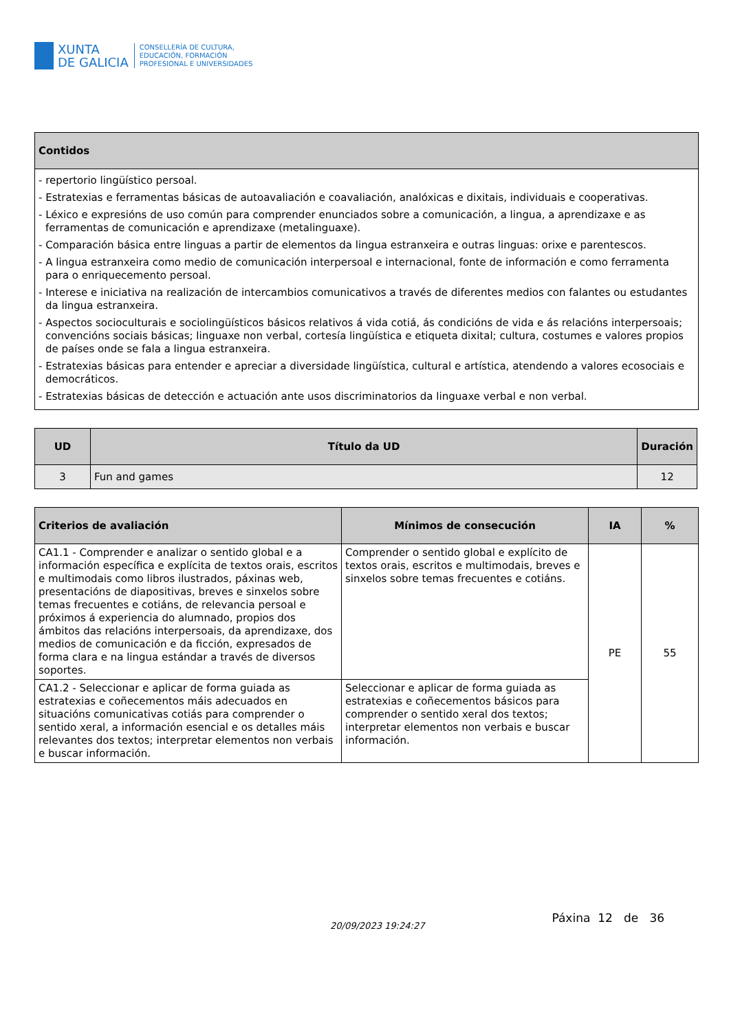XUNTA
DE GALICIA
CONSELLERÍA DE CULTURA,
EDUCACIÓN, FORMACIÓN
PROFESIONAL E UNIVERSIDADES
| Contidos |
| --- |
| - repertorio lingüístico persoal. - Estratexias e ferramentas básicas de autoavaliación e coavaliación, analóxicas e dixitais, individuais e cooperativas. - Léxico e expresións de uso común para comprender enunciados sobre a comunicación, a lingua, a aprendizaxe e as ferramentas de comunicación e aprendizaxe (metalinguaxe). - Comparación básica entre linguas a partir de elementos da lingua estranxeira e outras linguas: orixe e parentescos. - A lingua estranxeira como medio de comunicación interpersoal e internacional, fonte de información e como ferramenta para o enriquecemento persoal. - Interese e iniciativa na realización de intercambios comunicativos a través de diferentes medios con falantes ou estudantes da lingua estranxeira. - Aspectos socioculturais e sociolingüísticos básicos relativos á vida cotiá, ás condicións de vida e ás relacións interpersoais; convencións sociais básicas; linguaxe non verbal, cortesía lingüística e etiqueta dixital; cultura, costumes e valores propios de países onde se fala a lingua estranxeira. - Estratexias básicas para entender e apreciar a diversidade lingüística, cultural e artística, atendendo a valores ecosociais e democráticos. - Estratexias básicas de detección e actuación ante usos discriminatorios da linguaxe verbal e non verbal. |
| UD | Título da UD | Duración |
| --- | --- | --- |
| 3 | Fun and games | 12 |
| Criterios de avaliación | Mínimos de consecución | IA | % |
| --- | --- | --- | --- |
| CA1.1 - Comprender e analizar o sentido global e a información específica e explícita de textos orais, escritos e multimodais como libros ilustrados, páxinas web, presentacións de diapositivas, breves e sinxelos sobre temas frecuentes e cotiáns, de relevancia persoal e próximos á experiencia do alumnado, propios dos ámbitos das relacións interpersoais, da aprendizaxe, dos medios de comunicación e da ficción, expresados de forma clara e na lingua estándar a través de diversos soportes. | Comprender o sentido global e explícito de textos orais, escritos e multimodais, breves e sinxelos sobre temas frecuentes e cotiáns. | PE | 55 |
| CA1.2 - Seleccionar e aplicar de forma guiada as estratexias e coñecementos máis adecuados en situacións comunicativas cotiás para comprender o sentido xeral, a información esencial e os detalles máis relevantes dos textos; interpretar elementos non verbais e buscar información. | Seleccionar e aplicar de forma guiada as estratexias e coñecementos básicos para comprender o sentido xeral dos textos; interpretar elementos non verbais e buscar información. | | |
20/09/2023 19:24:27
Páxina 12 de 36